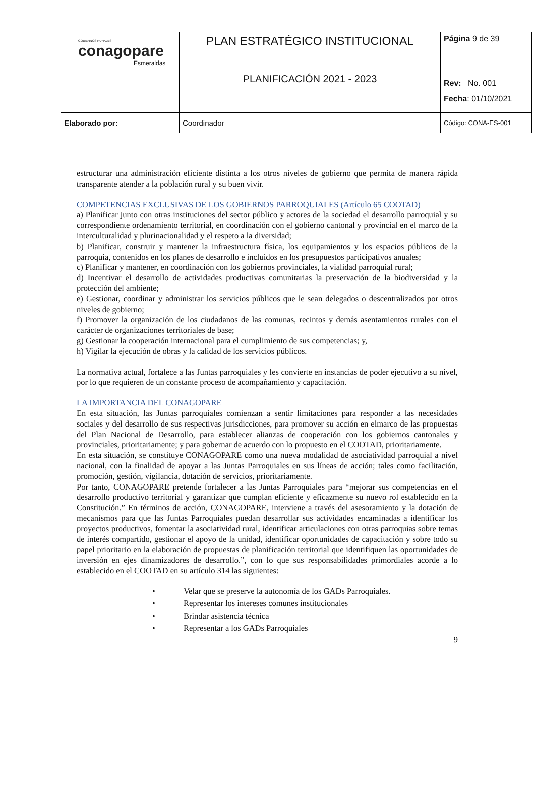| GOBIERNOS RURALES conagopare Esmeraldas | PLAN ESTRATÉGICO INSTITUCIONAL | Página 9 de 39 |
| | PLANIFICACIÓN 2021 - 2023 | Rev: No. 001 Fecha : 01/10/2021 |
| Elaborado por: | Coordinador | Código: CONA-ES-001 |
estructurar una administración eficiente distinta a los otros niveles de gobierno que permita de manera rápida transparente atender a la población rural y su buen vivir.
COMPETENCIAS EXCLUSIVAS DE LOS GOBIERNOS PARROQUIALES (Artículo 65 COOTAD)
a) Planificar junto con otras instituciones del sector público y actores de la sociedad el desarrollo parroquial y su correspondiente ordenamiento territorial, en coordinación con el gobierno cantonal y provincial en el marco de la interculturalidad y plurinacionalidad y el respeto a la diversidad;
b) Planificar, construir y mantener la infraestructura física, los equipamientos y los espacios públicos de la parroquia, contenidos en los planes de desarrollo e incluidos en los presupuestos participativos anuales;
c) Planificar y mantener, en coordinación con los gobiernos provinciales, la vialidad parroquial rural;
d) Incentivar el desarrollo de actividades productivas comunitarias la preservación de la biodiversidad y la protección del ambiente;
e) Gestionar, coordinar y administrar los servicios públicos que le sean delegados o descentralizados por otros niveles de gobierno;
f) Promover la organización de los ciudadanos de las comunas, recintos y demás asentamientos rurales con el carácter de organizaciones territoriales de base;
g) Gestionar la cooperación internacional para el cumplimiento de sus competencias; y,
h) Vigilar la ejecución de obras y la calidad de los servicios públicos.
La normativa actual, fortalece a las Juntas parroquiales y les convierte en instancias de poder ejecutivo a su nivel, por lo que requieren de un constante proceso de acompañamiento y capacitación.
LA IMPORTANCIA DEL CONAGOPARE
En esta situación, las Juntas parroquiales comienzan a sentir limitaciones para responder a las necesidades sociales y del desarrollo de sus respectivas jurisdicciones, para promover su acción en elmarco de las propuestas del Plan Nacional de Desarrollo, para establecer alianzas de cooperación con los gobiernos cantonales y provinciales, prioritariamente; y para gobernar de acuerdo con lo propuesto en el COOTAD, prioritariamente.
En esta situación, se constituye CONAGOPARE como una nueva modalidad de asociatividad parroquial a nivel nacional, con la finalidad de apoyar a las Juntas Parroquiales en sus líneas de acción; tales como facilitación, promoción, gestión, vigilancia, dotación de servicios, prioritariamente.
Por tanto, CONAGOPARE pretende fortalecer a las Juntas Parroquiales para “mejorar sus competencias en el desarrollo productivo territorial y garantizar que cumplan eficiente y eficazmente su nuevo rol establecido en la Constitución.” En términos de acción, CONAGOPARE, interviene a través del asesoramiento y la dotación de mecanismos para que las Juntas Parroquiales puedan desarrollar sus actividades encaminadas a identificar los proyectos productivos, fomentar la asociatividad rural, identificar articulaciones con otras parroquias sobre temas de interés compartido, gestionar el apoyo de la unidad, identificar oportunidades de capacitación y sobre todo su papel prioritario en la elaboración de propuestas de planificación territorial que identifiquen las oportunidades de inversión en ejes dinamizadores de desarrollo.”, con lo que sus responsabilidades primordiales acorde a lo establecido en el COOTAD en su artículo 314 las siguientes:
• Velar que se preserve la autonomía de los GADs Parroquiales.
• Representar los intereses comunes institucionales
• Brindar asistencia técnica
• Representar a los GADs Parroquiales
9